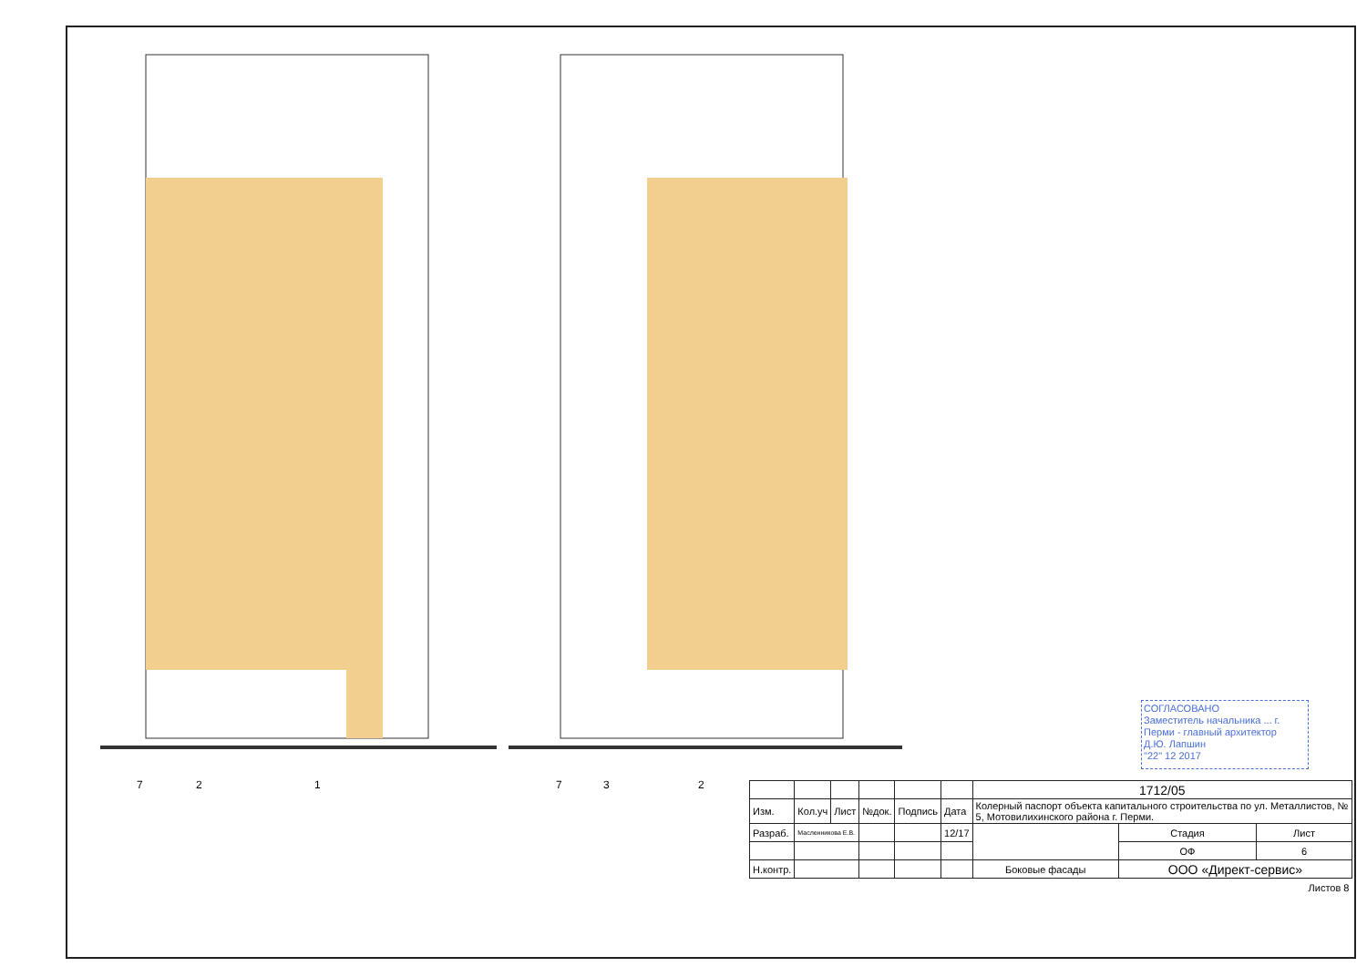7
2
1
7
3
2
СОГЛАСОВАНО
Заместитель начальника ... г. Перми - главный архитектор
Д.Ю. Лапшин
"22" 12 2017
| | | | | | | 1712/05 | | |
| Изм. | Кол.уч | Лист | №док. | Подпись | Дата | Колерный паспорт объекта капитального строительства по ул. Металлистов, № 5, Мотовилихинского района г. Перми. | | |
| Разраб. | Масленникова Е.В. | | | | 12/17 | | Стадия | Лист |
| | | | | | | | ОФ | 6 |
| Н.контр. | | | | | | Боковые фасады | ООО «Директ-сервис» | |
| Листов 8 | | | | | | | | |